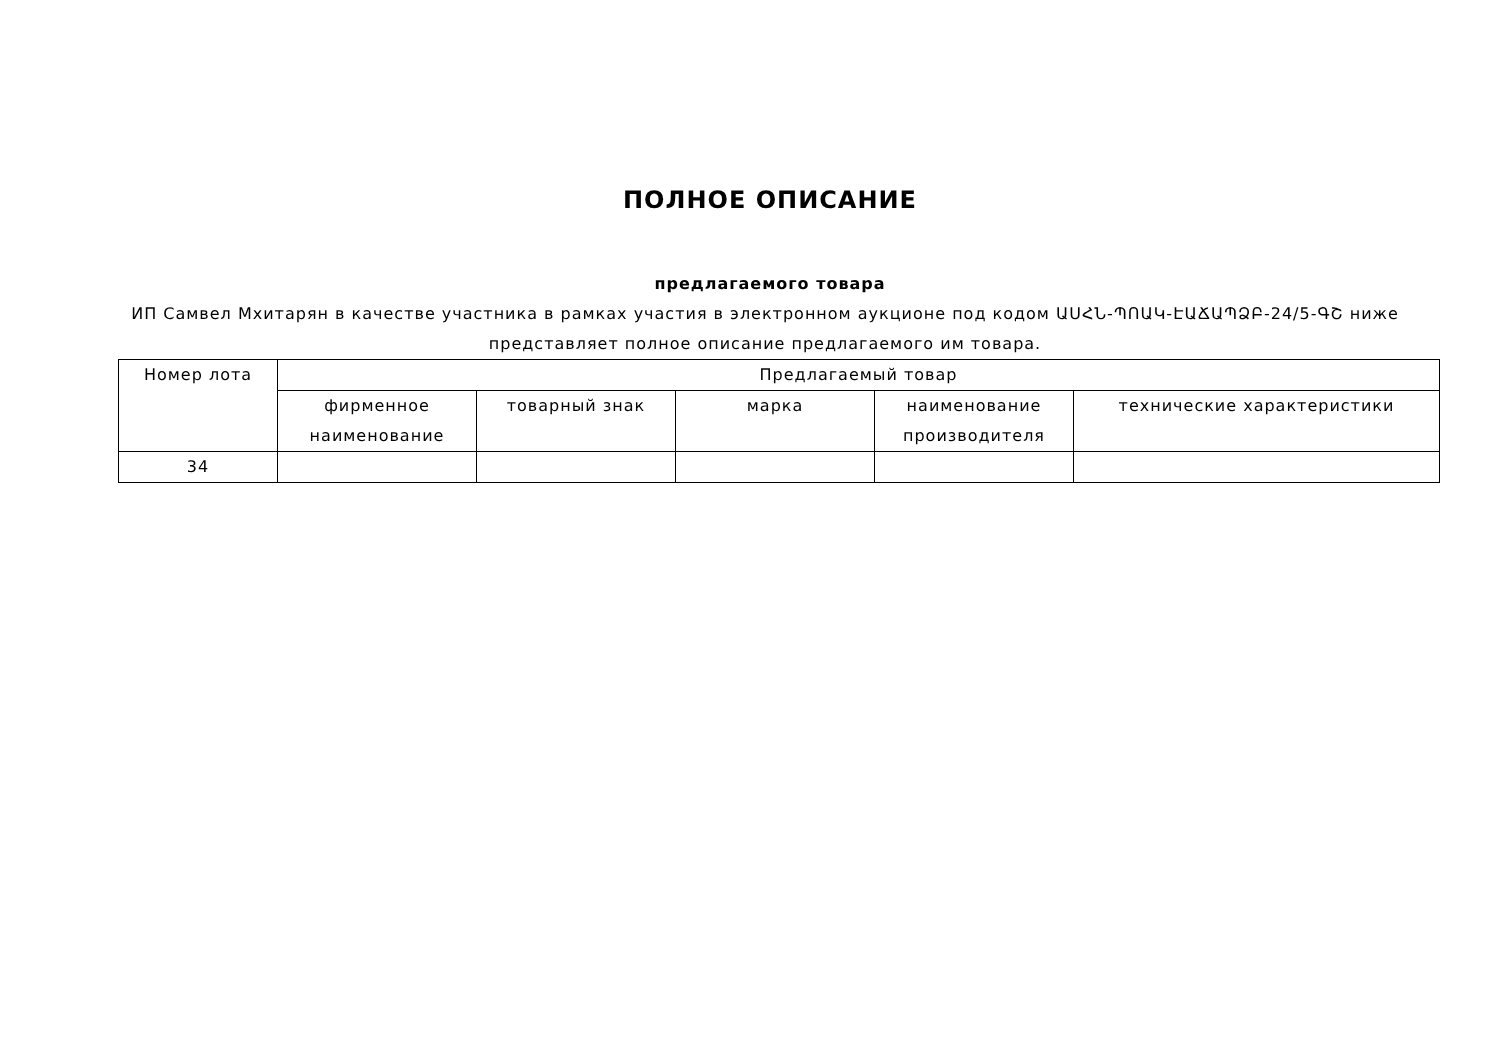ПОЛНОЕ ОПИСАНИЕ
предлагаемого товара
ИП Самвел Мхитарян в качестве участника в рамках участия в электронном аукционе под кодом ԱՍՀՆ-ՊՈԱԿ-ԷԱՃԱՊՁԲ-24/5-ԳՇ ниже представляет полное описание предлагаемого им товара.
| Номер лота | Предлагаемый товар | | | | |
| --- | --- | --- | --- | --- | --- |
| | фирменное наименование | товарный знак | марка | наименование производителя | технические характеристики |
| 34 | | | | | |